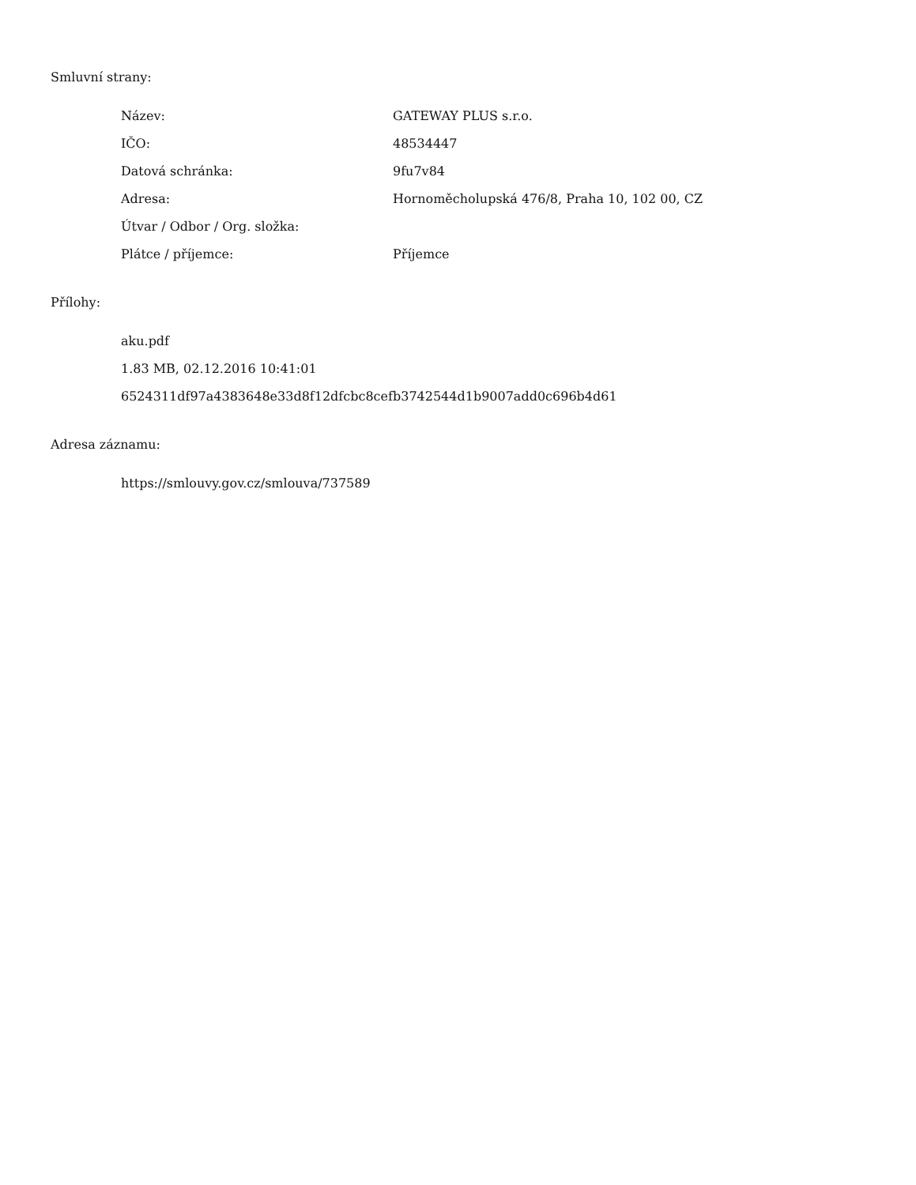Smluvní strany:
| Název: | GATEWAY PLUS s.r.o. |
| IČO: | 48534447 |
| Datová schránka: | 9fu7v84 |
| Adresa: | Hornoměcholupská 476/8, Praha 10, 102 00, CZ |
| Útvar / Odbor / Org. složka: | |
| Plátce / příjemce: | Příjemce |
Přílohy:
aku.pdf
1.83 MB, 02.12.2016 10:41:01
6524311df97a4383648e33d8f12dfcbc8cefb3742544d1b9007add0c696b4d61
Adresa záznamu:
https://smlouvy.gov.cz/smlouva/737589